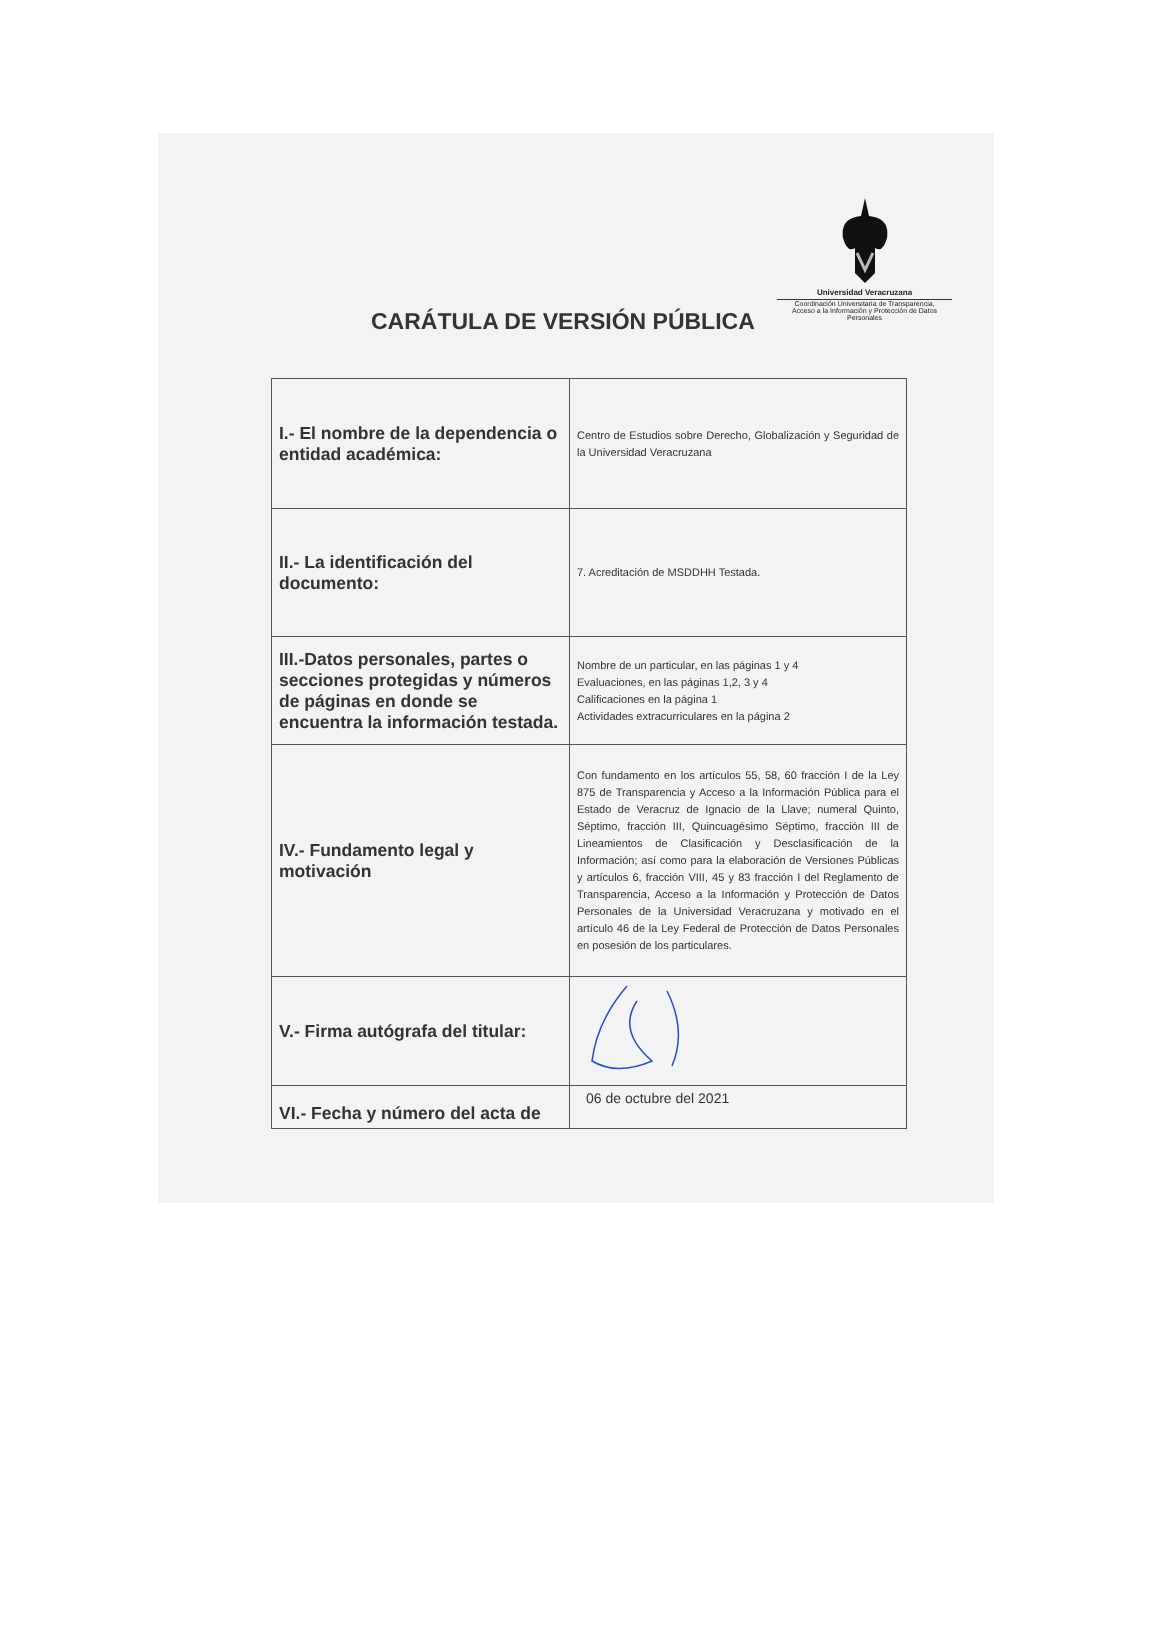Universidad Veracruzana
Coordinación Universitaria de Transparencia,
Acceso a la Información y Protección de Datos Personales
CARÁTULA DE VERSIÓN PÚBLICA
| I.- El nombre de la dependencia o entidad académica: | Centro de Estudios sobre Derecho, Globalización y Seguridad de la Universidad Veracruzana |
| II.- La identificación del documento: | 7. Acreditación de MSDDHH Testada. |
| III.-Datos personales, partes o secciones protegidas y números de páginas en donde se encuentra la información testada. | Nombre de un particular, en las páginas 1 y 4 Evaluaciones, en las páginas 1,2, 3 y 4 Calificaciones en la página 1 Actividades extracurriculares en la página 2 |
| IV.- Fundamento legal y motivación | Con fundamento en los artículos 55, 58, 60 fracción I de la Ley 875 de Transparencia y Acceso a la Información Pública para el Estado de Veracruz de Ignacio de la Llave; numeral Quinto, Séptimo, fracción III, Quincuagésimo Séptimo, fracción III de Lineamientos de Clasificación y Desclasificación de la Información; así como para la elaboración de Versiones Públicas y artículos 6, fracción VIII, 45 y 83 fracción I del Reglamento de Transparencia, Acceso a la Información y Protección de Datos Personales de la Universidad Veracruzana y motivado en el artículo 46 de la Ley Federal de Protección de Datos Personales en posesión de los particulares. |
| V.- Firma autógrafa del titular: | |
| VI.- Fecha y número del acta de | 06 de octubre del 2021 |